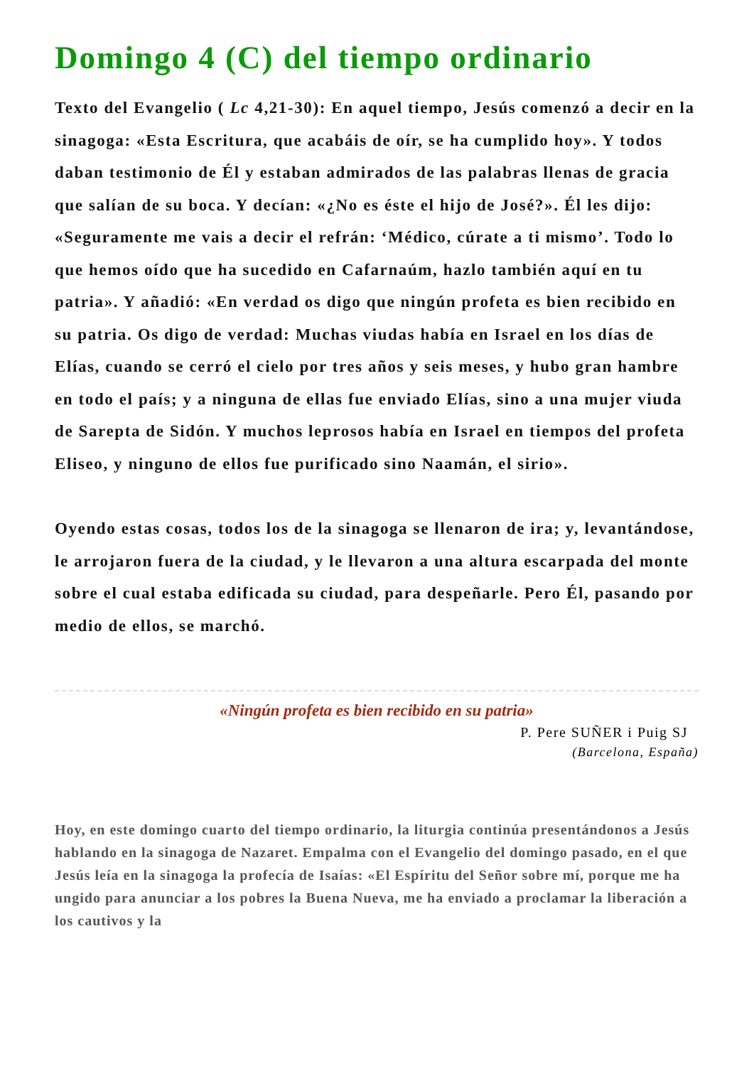Domingo 4 (C) del tiempo ordinario
Texto del Evangelio ( Lc 4,21-30): En aquel tiempo, Jesús comenzó a decir en la sinagoga: «Esta Escritura, que acabáis de oír, se ha cumplido hoy». Y todos daban testimonio de Él y estaban admirados de las palabras llenas de gracia que salían de su boca. Y decían: «¿No es éste el hijo de José?». Él les dijo: «Seguramente me vais a decir el refrán: ‘Médico, cúrate a ti mismo’. Todo lo que hemos oído que ha sucedido en Cafarnaúm, hazlo también aquí en tu patria». Y añadió: «En verdad os digo que ningún profeta es bien recibido en su patria. Os digo de verdad: Muchas viudas había en Israel en los días de Elías, cuando se cerró el cielo por tres años y seis meses, y hubo gran hambre en todo el país; y a ninguna de ellas fue enviado Elías, sino a una mujer viuda de Sarepta de Sidón. Y muchos leprosos había en Israel en tiempos del profeta Eliseo, y ninguno de ellos fue purificado sino Naamán, el sirio».
Oyendo estas cosas, todos los de la sinagoga se llenaron de ira; y, levantándose, le arrojaron fuera de la ciudad, y le llevaron a una altura escarpada del monte sobre el cual estaba edificada su ciudad, para despeñarle. Pero Él, pasando por medio de ellos, se marchó.
«Ningún profeta es bien recibido en su patria»
P. Pere SUÑER i Puig SJ
(Barcelona, España)
Hoy, en este domingo cuarto del tiempo ordinario, la liturgia continúa presentándonos a Jesús hablando en la sinagoga de Nazaret. Empalma con el Evangelio del domingo pasado, en el que Jesús leía en la sinagoga la profecía de Isaías: «El Espíritu del Señor sobre mí, porque me ha ungido para anunciar a los pobres la Buena Nueva, me ha enviado a proclamar la liberación a los cautivos y la